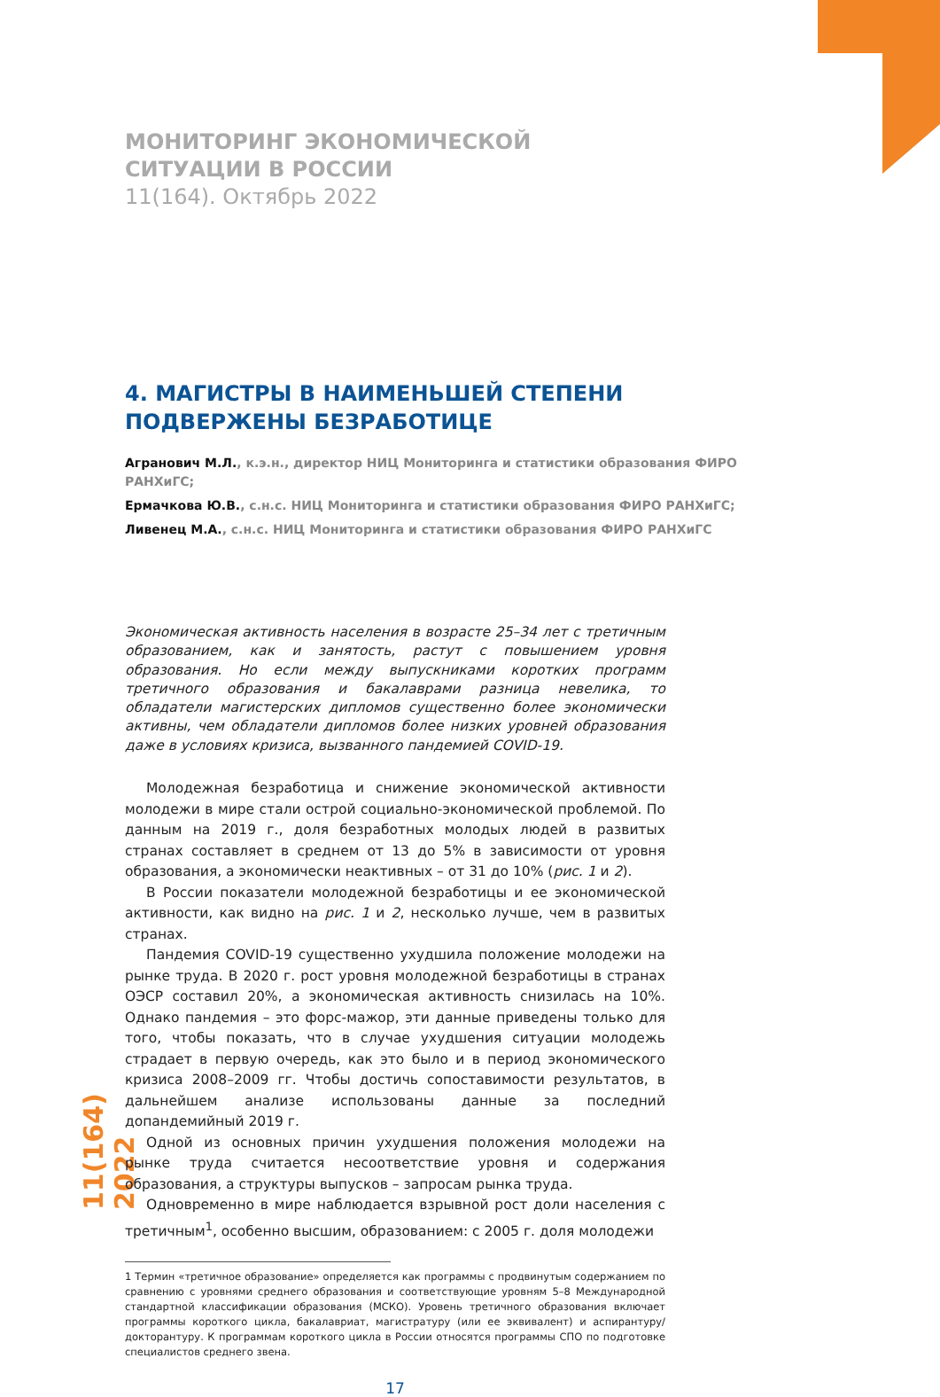11(164) 2022
МОНИТОРИНГ ЭКОНОМИЧЕСКОЙ СИТУАЦИИ В РОССИИ
11(164). Октябрь 2022
4. МАГИСТРЫ В НАИМЕНЬШЕЙ СТЕПЕНИ ПОДВЕРЖЕНЫ БЕЗРАБОТИЦЕ
Агранович М.Л., к.э.н., директор НИЦ Мониторинга и статистики образования ФИРО РАНХиГС;
Ермачкова Ю.В., с.н.с. НИЦ Мониторинга и статистики образования ФИРО РАНХиГС;
Ливенец М.А., с.н.с. НИЦ Мониторинга и статистики образования ФИРО РАНХиГС
Экономическая активность населения в возрасте 25–34 лет с третичным образованием, как и занятость, растут с повышением уровня образования. Но если между выпускниками коротких программ третичного образования и бакалаврами разница невелика, то обладатели магистерских дипломов существенно более экономически активны, чем обладатели дипломов более низких уровней образования даже в условиях кризиса, вызванного пандемией COVID-19.
Молодежная безработица и снижение экономической активности молодежи в мире стали острой социально-экономической проблемой. По данным на 2019 г., доля безработных молодых людей в развитых странах составляет в среднем от 13 до 5% в зависимости от уровня образования, а экономически неактивных – от 31 до 10% (рис. 1 и 2).
В России показатели молодежной безработицы и ее экономической активности, как видно на рис. 1 и 2, несколько лучше, чем в развитых странах.
Пандемия COVID-19 существенно ухудшила положение молодежи на рынке труда. В 2020 г. рост уровня молодежной безработицы в странах ОЭСР составил 20%, а экономическая активность снизилась на 10%. Однако пандемия – это форс-мажор, эти данные приведены только для того, чтобы показать, что в случае ухудшения ситуации молодежь страдает в первую очередь, как это было и в период экономического кризиса 2008–2009 гг. Чтобы достичь сопоставимости результатов, в дальнейшем анализе использованы данные за последний допандемийный 2019 г.
Одной из основных причин ухудшения положения молодежи на рынке труда считается несоответствие уровня и содержания образования, а структуры выпусков – запросам рынка труда.
Одновременно в мире наблюдается взрывной рост доли населения с третичным<sup>1</sup>, особенно высшим, образованием: с 2005 г. доля молодежи
1 Термин «третичное образование» определяется как программы с продвинутым содержанием по сравнению с уровнями среднего образования и соответствующие уровням 5–8 Международной стандартной классификации образования (МСКО). Уровень третичного образования включает программы короткого цикла, бакалавриат, магистратуру (или ее эквивалент) и аспирантуру/докторантуру. К программам короткого цикла в России относятся программы СПО по подготовке специалистов среднего звена.
17